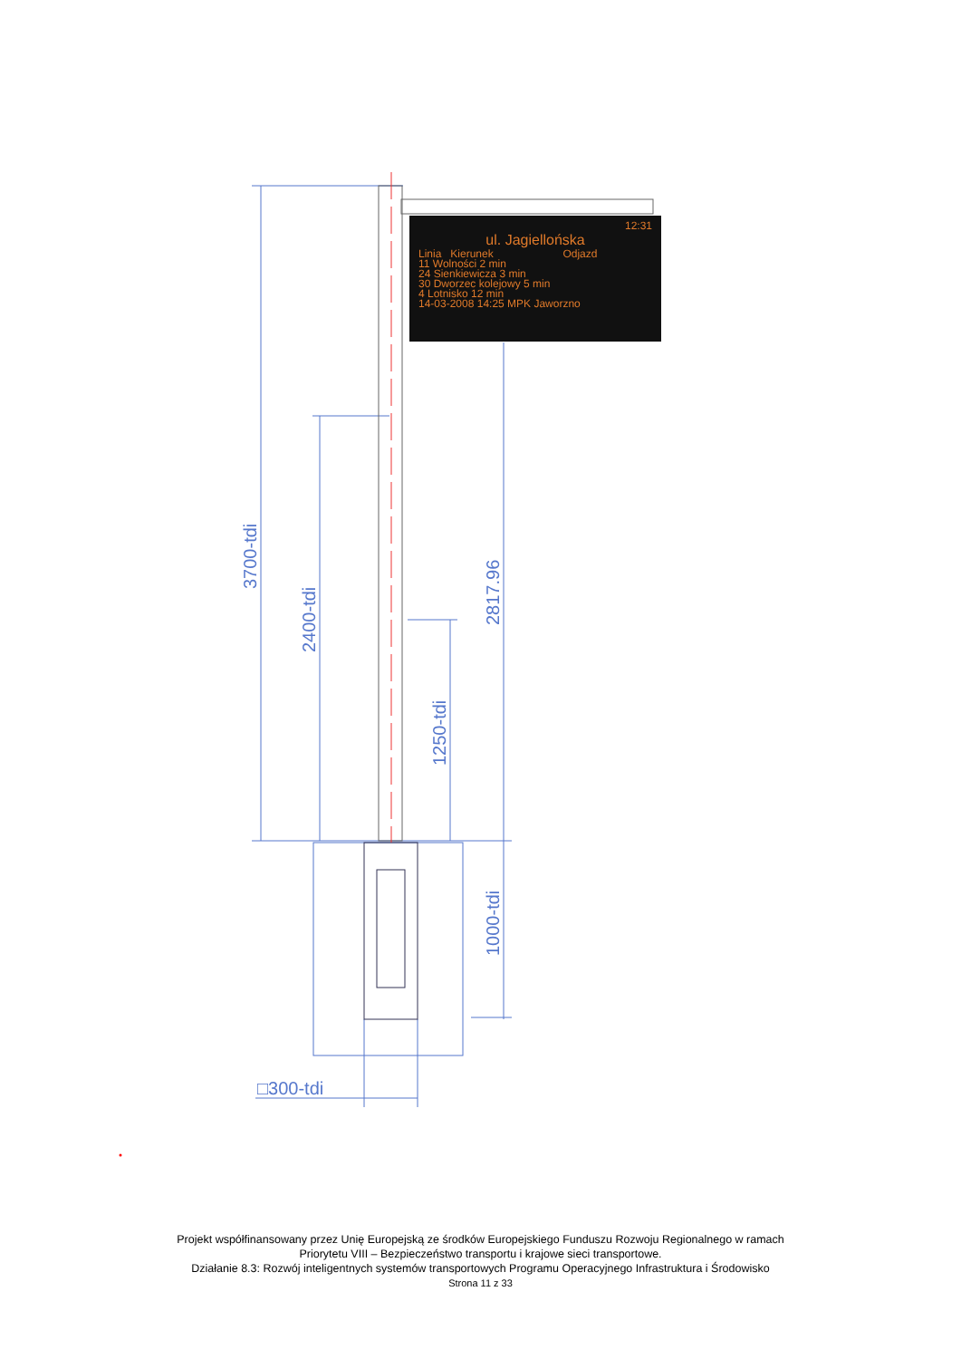3700-tdi
2400-tdi
1250-tdi
2817.96
1000-tdi
□300-tdi
12:31
ul. Jagiellońska
Linia Kierunek Odjazd
11 Wolności 2 min
24 Sienkiewicza 3 min
30 Dworzec kolejowy 5 min
4 Lotnisko 12 min
14-03-2008 14:25 MPK Jaworzno
Projekt współfinansowany przez Unię Europejską ze środków Europejskiego Funduszu Rozwoju Regionalnego w ramach
Priorytetu VIII – Bezpieczeństwo transportu i krajowe sieci transportowe.
Działanie 8.3: Rozwój inteligentnych systemów transportowych Programu Operacyjnego Infrastruktura i Środowisko
Strona 11 z 33